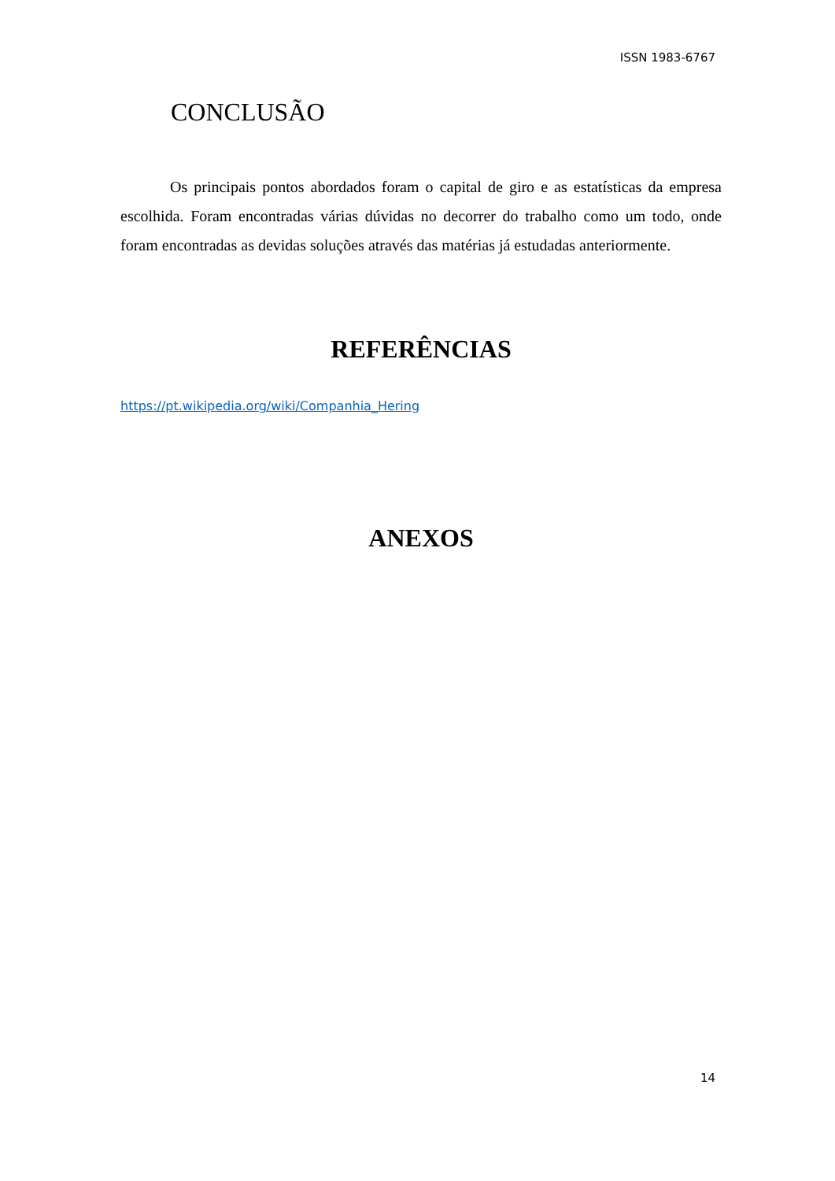ISSN 1983-6767
CONCLUSÃO
Os principais pontos abordados foram o capital de giro e as estatísticas da empresa escolhida. Foram encontradas várias dúvidas no decorrer do trabalho como um todo, onde foram encontradas as devidas soluções através das matérias já estudadas anteriormente.
REFERÊNCIAS
https://pt.wikipedia.org/wiki/Companhia_Hering
ANEXOS
14